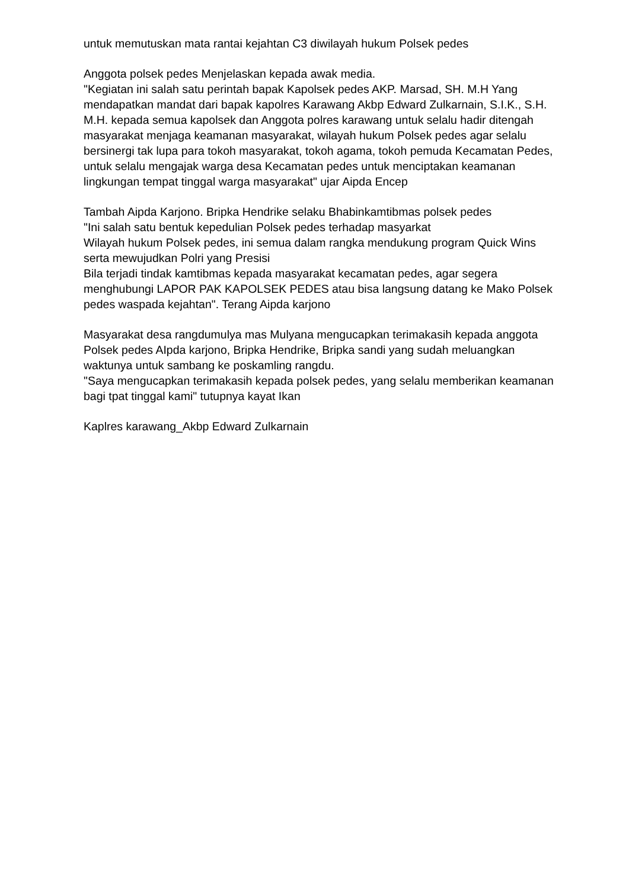untuk memutuskan mata rantai kejahtan C3 diwilayah hukum Polsek pedes
Anggota polsek pedes Menjelaskan kepada awak media.
"Kegiatan ini salah satu perintah bapak Kapolsek pedes AKP. Marsad, SH. M.H Yang mendapatkan mandat dari bapak kapolres Karawang Akbp Edward Zulkarnain, S.I.K., S.H. M.H. kepada semua kapolsek dan Anggota polres karawang untuk selalu hadir ditengah masyarakat menjaga keamanan masyarakat, wilayah hukum Polsek pedes agar selalu bersinergi tak lupa para tokoh masyarakat, tokoh agama, tokoh pemuda Kecamatan Pedes, untuk selalu mengajak warga desa Kecamatan pedes untuk menciptakan keamanan lingkungan tempat tinggal warga masyarakat" ujar Aipda Encep
Tambah Aipda Karjono. Bripka Hendrike selaku Bhabinkamtibmas polsek pedes
"Ini salah satu bentuk kepedulian Polsek pedes terhadap masyarkat
Wilayah hukum Polsek pedes, ini semua dalam rangka mendukung program Quick Wins serta mewujudkan Polri yang Presisi
Bila terjadi tindak kamtibmas kepada masyarakat kecamatan pedes, agar segera menghubungi LAPOR PAK KAPOLSEK PEDES atau bisa langsung datang ke Mako Polsek pedes waspada kejahtan". Terang Aipda karjono
Masyarakat desa rangdumulya mas Mulyana mengucapkan terimakasih kepada anggota Polsek pedes AIpda karjono, Bripka Hendrike, Bripka sandi yang sudah meluangkan waktunya untuk sambang ke poskamling rangdu.
"Saya mengucapkan terimakasih kepada polsek pedes, yang selalu memberikan keamanan bagi tpat tinggal kami" tutupnya kayat Ikan
Kaplres karawang_Akbp Edward Zulkarnain